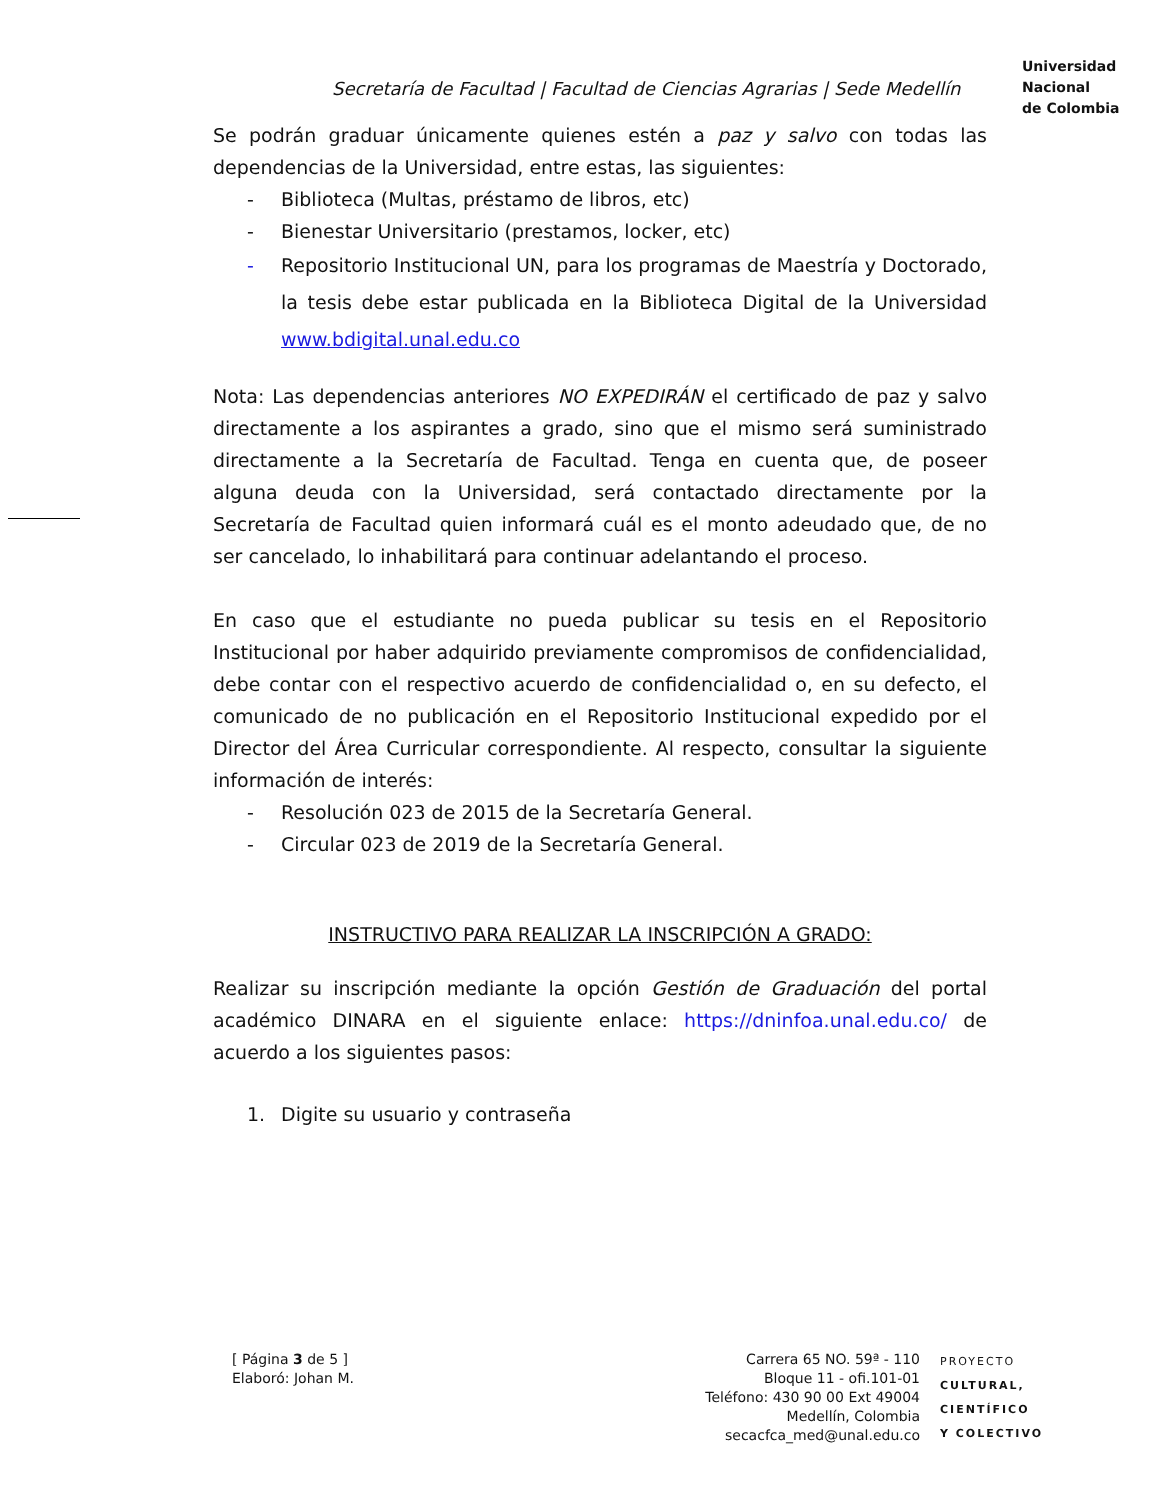Secretaría de Facultad | Facultad de Ciencias Agrarias | Sede Medellín
Universidad
Nacional
de Colombia
Se podrán graduar únicamente quienes estén a paz y salvo con todas las dependencias de la Universidad, entre estas, las siguientes:
- Biblioteca (Multas, préstamo de libros, etc)
- Bienestar Universitario (prestamos, locker, etc)
- Repositorio Institucional UN, para los programas de Maestría y Doctorado, la tesis debe estar publicada en la Biblioteca Digital de la Universidad www.bdigital.unal.edu.co
Nota: Las dependencias anteriores NO EXPEDIRÁN el certificado de paz y salvo directamente a los aspirantes a grado, sino que el mismo será suministrado directamente a la Secretaría de Facultad. Tenga en cuenta que, de poseer alguna deuda con la Universidad, será contactado directamente por la Secretaría de Facultad quien informará cuál es el monto adeudado que, de no ser cancelado, lo inhabilitará para continuar adelantando el proceso.
En caso que el estudiante no pueda publicar su tesis en el Repositorio Institucional por haber adquirido previamente compromisos de confidencialidad, debe contar con el respectivo acuerdo de confidencialidad o, en su defecto, el comunicado de no publicación en el Repositorio Institucional expedido por el Director del Área Curricular correspondiente. Al respecto, consultar la siguiente información de interés:
- Resolución 023 de 2015 de la Secretaría General.
- Circular 023 de 2019 de la Secretaría General.
INSTRUCTIVO PARA REALIZAR LA INSCRIPCIÓN A GRADO:
Realizar su inscripción mediante la opción Gestión de Graduación del portal académico DINARA en el siguiente enlace: https://dninfoa.unal.edu.co/ de acuerdo a los siguientes pasos:
1. Digite su usuario y contraseña
[ Página 3 de 5 ]
Elaboró: Johan M.
Carrera 65 NO. 59ª - 110
Bloque 11 - ofi.101-01
Teléfono: 430 90 00 Ext 49004
Medellín, Colombia
secacfca_med@unal.edu.co
PROYECTO
CULTURAL,
CIENTÍFICO
Y COLECTIVO